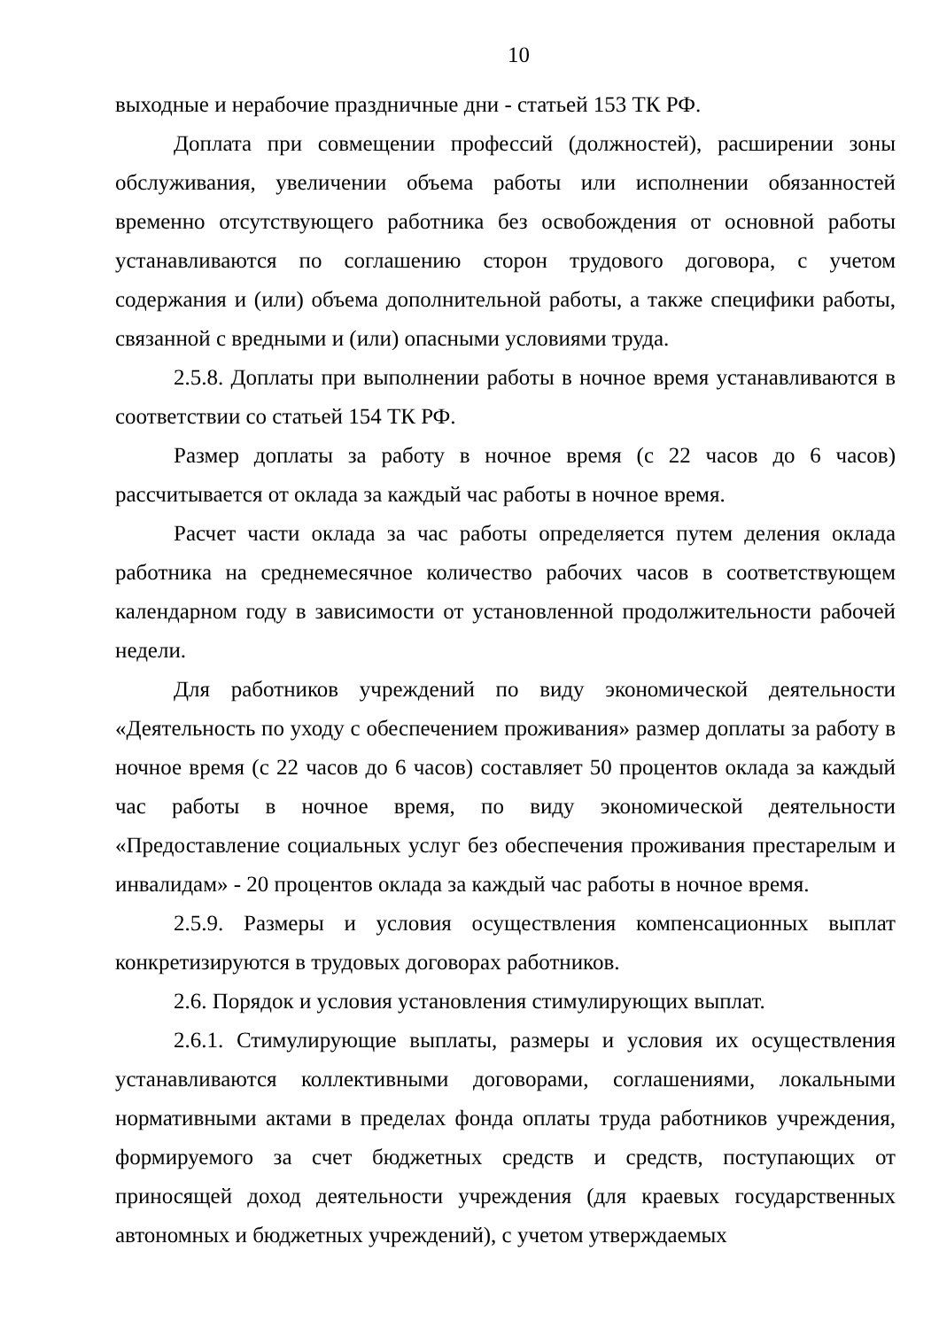10
выходные и нерабочие праздничные дни - статьей 153 ТК РФ.
Доплата при совмещении профессий (должностей), расширении зоны обслуживания, увеличении объема работы или исполнении обязанностей временно отсутствующего работника без освобождения от основной работы устанавливаются по соглашению сторон трудового договора, с учетом содержания и (или) объема дополнительной работы, а также специфики работы, связанной с вредными и (или) опасными условиями труда.
2.5.8. Доплаты при выполнении работы в ночное время устанавливаются в соответствии со статьей 154 ТК РФ.
Размер доплаты за работу в ночное время (с 22 часов до 6 часов) рассчитывается от оклада за каждый час работы в ночное время.
Расчет части оклада за час работы определяется путем деления оклада работника на среднемесячное количество рабочих часов в соответствующем календарном году в зависимости от установленной продолжительности рабочей недели.
Для работников учреждений по виду экономической деятельности «Деятельность по уходу с обеспечением проживания» размер доплаты за работу в ночное время (с 22 часов до 6 часов) составляет 50 процентов оклада за каждый час работы в ночное время, по виду экономической деятельности «Предоставление социальных услуг без обеспечения проживания престарелым и инвалидам» - 20 процентов оклада за каждый час работы в ночное время.
2.5.9. Размеры и условия осуществления компенсационных выплат конкретизируются в трудовых договорах работников.
2.6. Порядок и условия установления стимулирующих выплат.
2.6.1. Стимулирующие выплаты, размеры и условия их осуществления устанавливаются коллективными договорами, соглашениями, локальными нормативными актами в пределах фонда оплаты труда работников учреждения, формируемого за счет бюджетных средств и средств, поступающих от приносящей доход деятельности учреждения (для краевых государственных автономных и бюджетных учреждений), с учетом утверждаемых